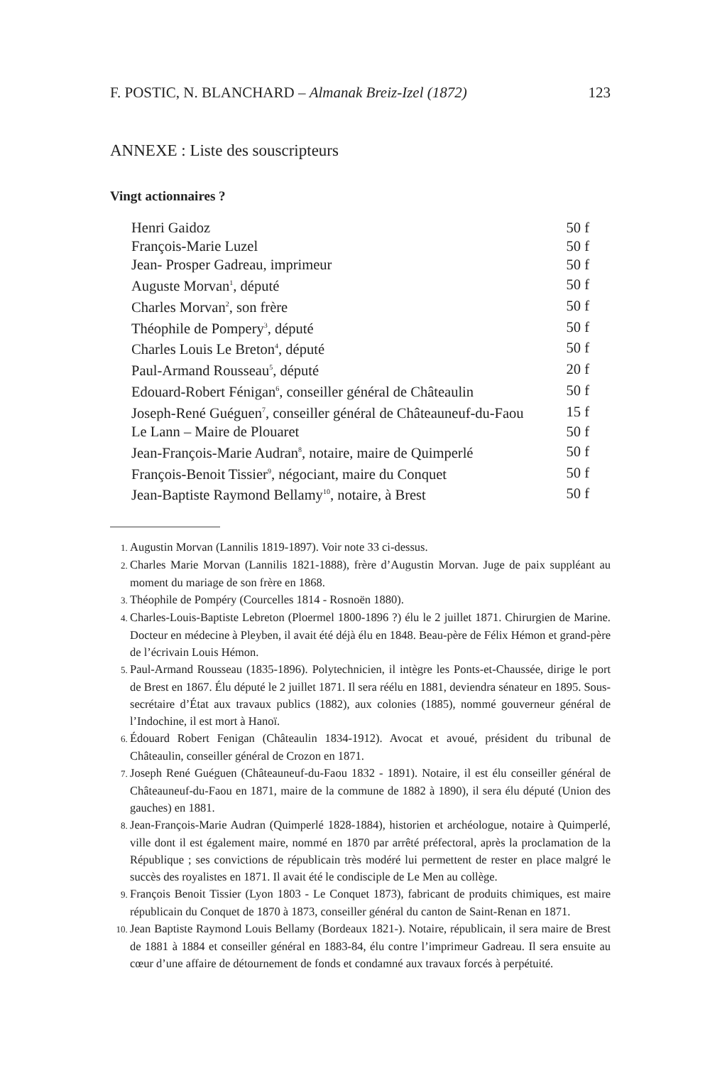F. POSTIC, N. BLANCHARD – Almanak Breiz-Izel (1872) 123
ANNEXE : Liste des souscripteurs
Vingt actionnaires ?
| Henri Gaidoz | 50 f |
| François-Marie Luzel | 50 f |
| Jean- Prosper Gadreau, imprimeur | 50 f |
| Auguste Morvan<sup>1</sup>, député | 50 f |
| Charles Morvan<sup>2</sup>, son frère | 50 f |
| Théophile de Pompery<sup>3</sup>, député | 50 f |
| Charles Louis Le Breton<sup>4</sup>, député | 50 f |
| Paul-Armand Rousseau<sup>5</sup>, député | 20 f |
| Edouard-Robert Fénigan<sup>6</sup>, conseiller général de Châteaulin | 50 f |
| Joseph-René Guéguen<sup>7</sup>, conseiller général de Châteauneuf-du-Faou | 15 f |
| Le Lann – Maire de Plouaret | 50 f |
| Jean-François-Marie Audran<sup>8</sup>, notaire, maire de Quimperlé | 50 f |
| François-Benoit Tissier<sup>9</sup>, négociant, maire du Conquet | 50 f |
| Jean-Baptiste Raymond Bellamy<sup>10</sup>, notaire, à Brest | 50 f |
1. Augustin Morvan (Lannilis 1819-1897). Voir note 33 ci-dessus.
2. Charles Marie Morvan (Lannilis 1821-1888), frère d’Augustin Morvan. Juge de paix suppléant au moment du mariage de son frère en 1868.
3. Théophile de Pompéry (Courcelles 1814 - Rosnoën 1880).
4. Charles-Louis-Baptiste Lebreton (Ploermel 1800-1896 ?) élu le 2 juillet 1871. Chirurgien de Marine. Docteur en médecine à Pleyben, il avait été déjà élu en 1848. Beau-père de Félix Hémon et grand-père de l’écrivain Louis Hémon.
5. Paul-Armand Rousseau (1835-1896). Polytechnicien, il intègre les Ponts-et-Chaussée, dirige le port de Brest en 1867. Élu député le 2 juillet 1871. Il sera réélu en 1881, deviendra sénateur en 1895. Sous-secrétaire d’État aux travaux publics (1882), aux colonies (1885), nommé gouverneur général de l’Indochine, il est mort à Hanoï.
6. Édouard Robert Fenigan (Châteaulin 1834-1912). Avocat et avoué, président du tribunal de Châteaulin, conseiller général de Crozon en 1871.
7. Joseph René Guéguen (Châteauneuf-du-Faou 1832 - 1891). Notaire, il est élu conseiller général de Châteauneuf-du-Faou en 1871, maire de la commune de 1882 à 1890), il sera élu député (Union des gauches) en 1881.
8. Jean-François-Marie Audran (Quimperlé 1828-1884), historien et archéologue, notaire à Quimperlé, ville dont il est également maire, nommé en 1870 par arrêté préfectoral, après la proclamation de la République ; ses convictions de républicain très modéré lui permettent de rester en place malgré le succès des royalistes en 1871. Il avait été le condisciple de Le Men au collège.
9. François Benoit Tissier (Lyon 1803 - Le Conquet 1873), fabricant de produits chimiques, est maire républicain du Conquet de 1870 à 1873, conseiller général du canton de Saint-Renan en 1871.
10. Jean Baptiste Raymond Louis Bellamy (Bordeaux 1821-). Notaire, républicain, il sera maire de Brest de 1881 à 1884 et conseiller général en 1883-84, élu contre l’imprimeur Gadreau. Il sera ensuite au cœur d’une affaire de détournement de fonds et condamné aux travaux forcés à perpétuité.